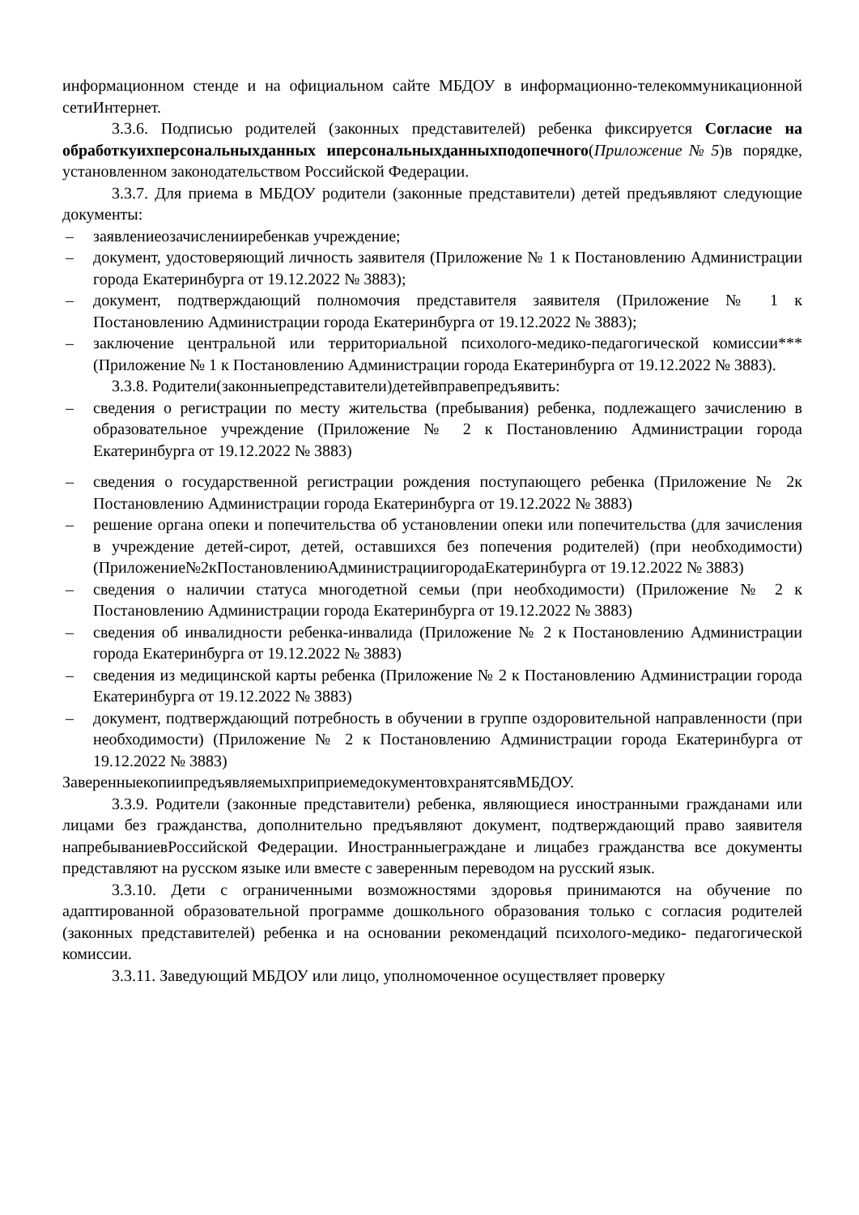информационном стенде и на официальном сайте МБДОУ в информационно-телекоммуникационной сетиИнтернет.
3.3.6. Подписью родителей (законных представителей) ребенка фиксируется Согласие на обработкуихперсональныхданных иперсональныхданныхподопечного(Приложение№5)в порядке, установленном законодательством Российской Федерации.
3.3.7. Для приема в МБДОУ родители (законные представители) детей предъявляют следующие документы:
– заявлениеозачисленииребенкав учреждение;
– документ, удостоверяющий личность заявителя (Приложение № 1 к Постановлению Администрации города Екатеринбурга от 19.12.2022 № 3883);
– документ, подтверждающий полномочия представителя заявителя (Приложение № 1 к Постановлению Администрации города Екатеринбурга от 19.12.2022 № 3883);
– заключение центральной или территориальной психолого-медико-педагогической комиссии*** (Приложение № 1 к Постановлению Администрации города Екатеринбурга от 19.12.2022 № 3883).
3.3.8. Родители(законныепредставители)детейвправепредъявить:
– сведения о регистрации по месту жительства (пребывания) ребенка, подлежащего зачислению в образовательное учреждение (Приложение № 2 к Постановлению Администрации города Екатеринбурга от 19.12.2022 № 3883)
– сведения о государственной регистрации рождения поступающего ребенка (Приложение № 2к Постановлению Администрации города Екатеринбурга от 19.12.2022 № 3883)
– решение органа опеки и попечительства об установлении опеки или попечительства (для зачисления в учреждение детей-сирот, детей, оставшихся без попечения родителей) (при необходимости)(Приложение№2кПостановлениюАдминистрациигородаЕкатеринбурга от 19.12.2022 № 3883)
– сведения о наличии статуса многодетной семьи (при необходимости) (Приложение № 2 к Постановлению Администрации города Екатеринбурга от 19.12.2022 № 3883)
– сведения об инвалидности ребенка-инвалида (Приложение № 2 к Постановлению Администрации города Екатеринбурга от 19.12.2022 № 3883)
– сведения из медицинской карты ребенка (Приложение № 2 к Постановлению Администрации города Екатеринбурга от 19.12.2022 № 3883)
– документ, подтверждающий потребность в обучении в группе оздоровительной направленности (при необходимости) (Приложение № 2 к Постановлению Администрации города Екатеринбурга от 19.12.2022 № 3883)
ЗаверенныекопиипредъявляемыхприприемедокументовхранятсявМБДОУ.
3.3.9. Родители (законные представители) ребенка, являющиеся иностранными гражданами или лицами без гражданства, дополнительно предъявляют документ, подтверждающий право заявителя напребываниевРоссийской Федерации. Иностранныеграждане и лицабез гражданства все документы представляют на русском языке или вместе с заверенным переводом на русский язык.
3.3.10. Дети с ограниченными возможностями здоровья принимаются на обучение по адаптированной образовательной программе дошкольного образования только с согласия родителей (законных представителей) ребенка и на основании рекомендаций психолого-медико- педагогической комиссии.
3.3.11. Заведующий МБДОУ или лицо, уполномоченное осуществляет проверку